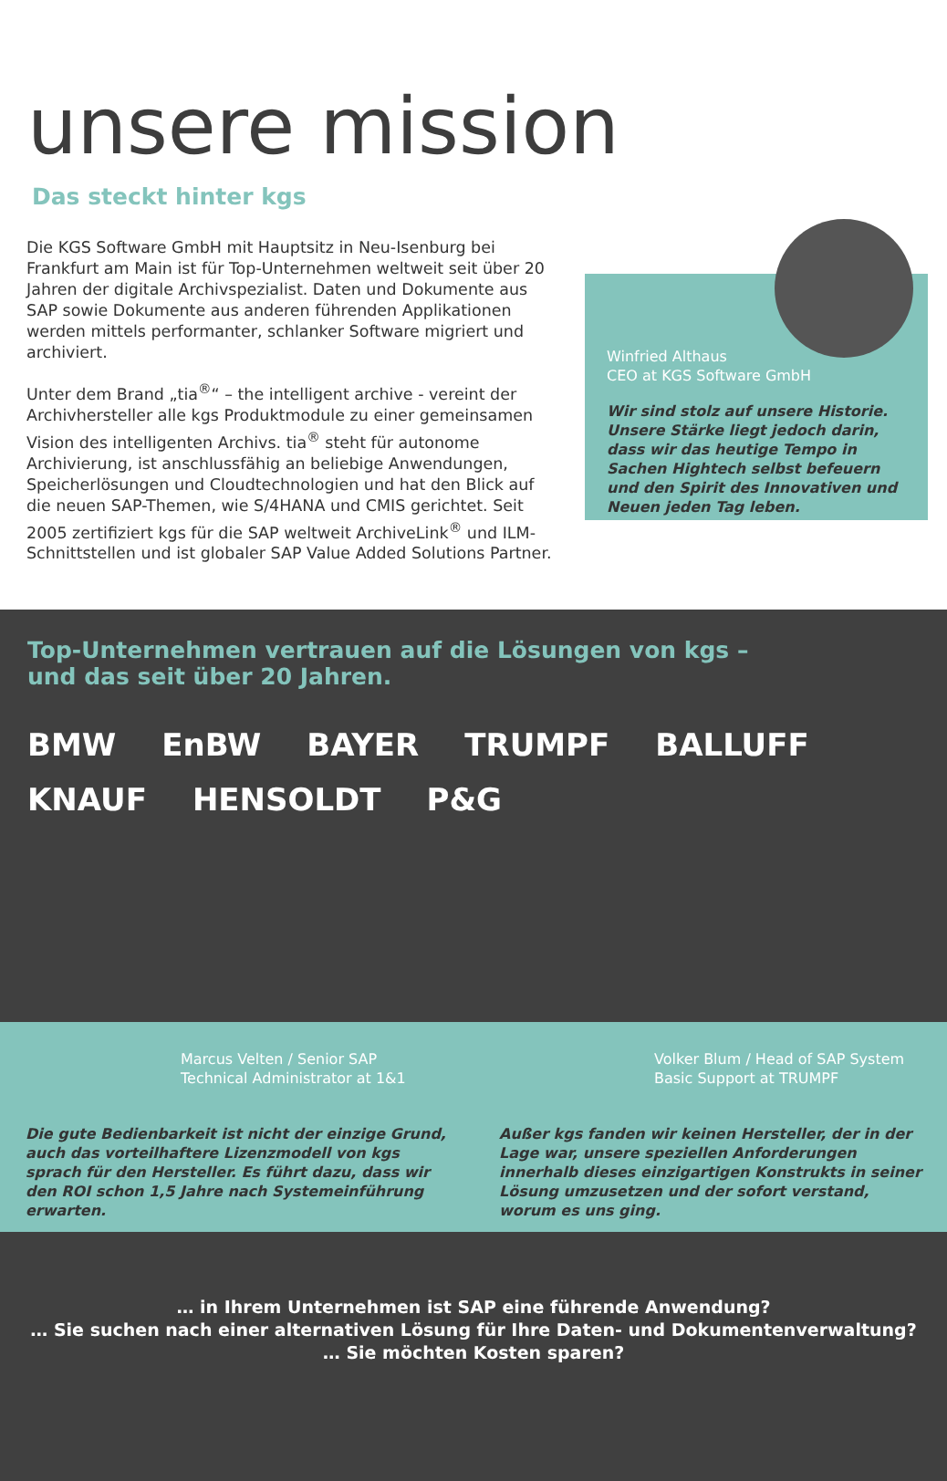unsere mission
Das steckt hinter kgs
Die KGS Software GmbH mit Hauptsitz in Neu-Isenburg bei Frankfurt am Main ist für Top-Unternehmen weltweit seit über 20 Jahren der digitale Archivspezialist. Daten und Dokumente aus SAP sowie Dokumente aus anderen führenden Applikationen werden mittels performanter, schlanker Software migriert und archiviert.
Unter dem Brand „tia<sup>®</sup>“ – the intelligent archive - vereint der Archivhersteller alle kgs Produktmodule zu einer gemeinsamen Vision des intelligenten Archivs. tia<sup>®</sup> steht für autonome Archivierung, ist anschlussfähig an beliebige Anwendungen, Speicherlösungen und Cloudtechnologien und hat den Blick auf die neuen SAP-Themen, wie S/4HANA und CMIS gerichtet. Seit 2005 zertifiziert kgs für die SAP weltweit ArchiveLink<sup>®</sup> und ILM-Schnittstellen und ist globaler SAP Value Added Solutions Partner.
Winfried Althaus
CEO at KGS Software GmbH
Wir sind stolz auf unsere Historie. Unsere Stärke liegt jedoch darin, dass wir das heutige Tempo in Sachen Hightech selbst befeuern und den Spirit des Innovativen und Neuen jeden Tag leben.
Top-Unternehmen vertrauen auf die Lösungen von kgs –
und das seit über 20 Jahren.
BMW EnBW BAYER TRUMPF BALLUFF KNAUF HENSOLDT P&G
Marcus Velten / Senior SAP Technical Administrator at 1&1
Die gute Bedienbarkeit ist nicht der einzige Grund, auch das vorteilhaftere Lizenzmodell von kgs sprach für den Hersteller. Es führt dazu, dass wir den ROI schon 1,5 Jahre nach Systemeinführung erwarten.
Volker Blum / Head of SAP System Basic Support at TRUMPF
Außer kgs fanden wir keinen Hersteller, der in der Lage war, unsere speziellen Anforderungen innerhalb dieses einzigartigen Konstrukts in seiner Lösung umzusetzen und der sofort verstand, worum es uns ging.
… in Ihrem Unternehmen ist SAP eine führende Anwendung?
… Sie suchen nach einer alternativen Lösung für Ihre Daten- und Dokumentenverwaltung?
… Sie möchten Kosten sparen?